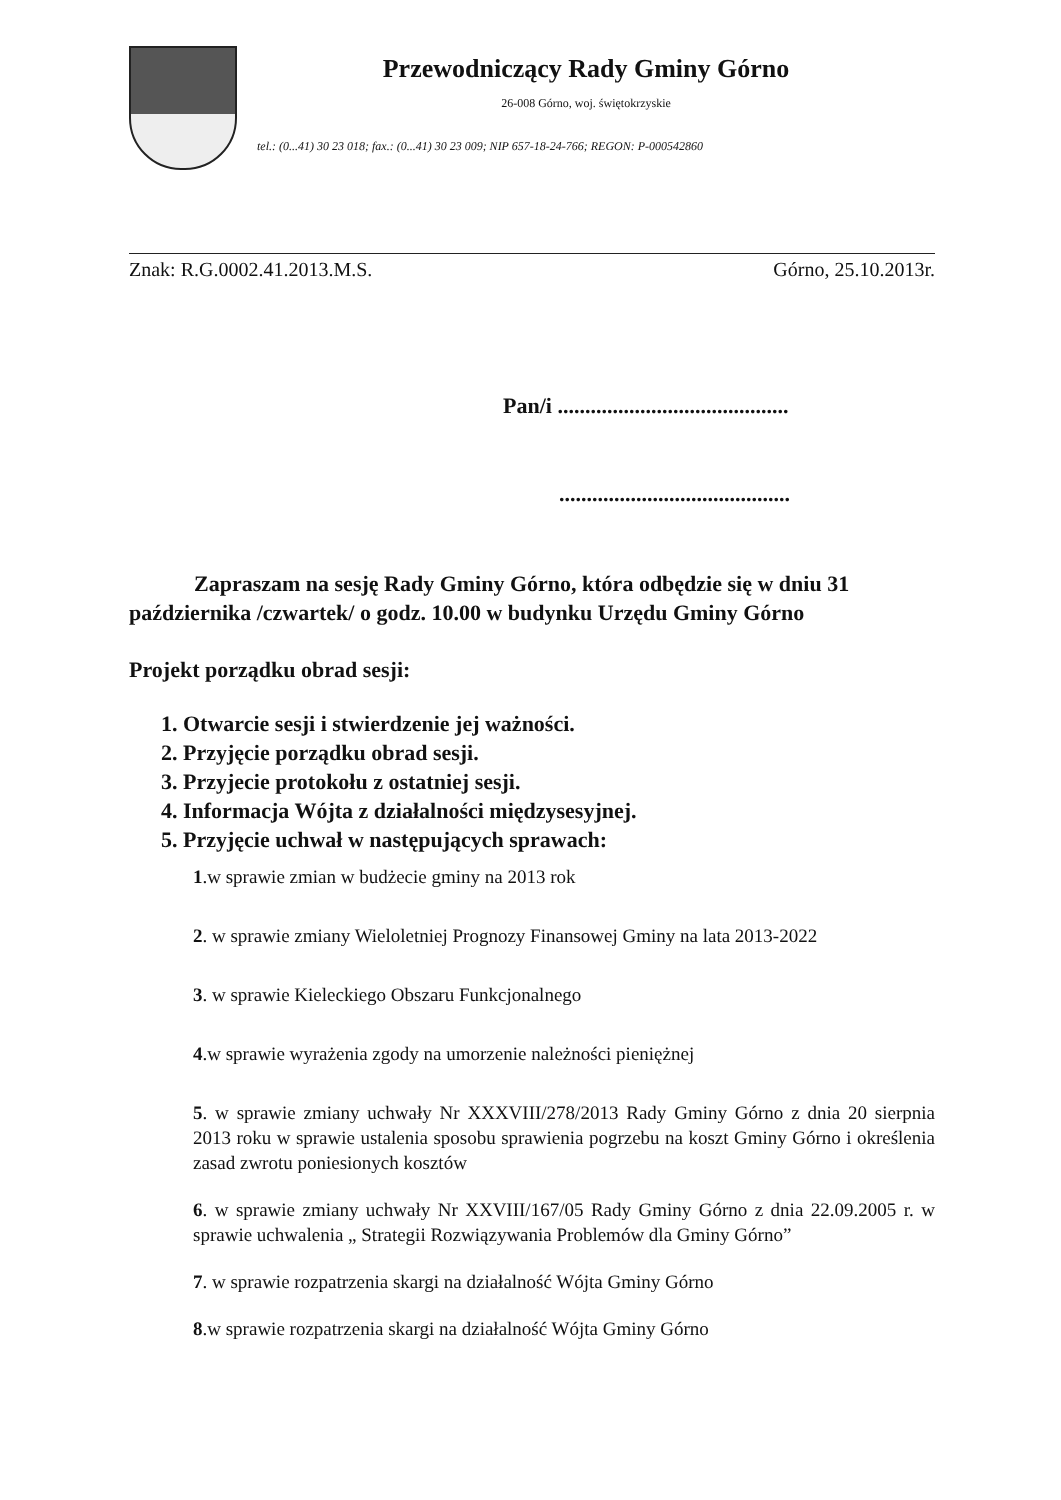Przewodniczący Rady Gminy Górno
26-008 Górno, woj. świętokrzyskie
tel.: (0...41) 30 23 018; fax.: (0...41) 30 23 009; NIP 657-18-24-766; REGON: P-000542860
Znak: R.G.0002.41.2013.M.S. Górno, 25.10.2013r.
Pan/i ..........................................
..........................................
Zapraszam na sesję Rady Gminy Górno, która odbędzie się w dniu 31 października /czwartek/ o godz. 10.00 w budynku Urzędu Gminy Górno
Projekt porządku obrad sesji:
1. Otwarcie sesji i stwierdzenie jej ważności.
2. Przyjęcie porządku obrad sesji.
3. Przyjecie protokołu z ostatniej sesji.
4. Informacja Wójta z działalności międzysesyjnej.
5. Przyjęcie uchwał w następujących sprawach:
1.w sprawie zmian w budżecie gminy na 2013 rok
2. w sprawie zmiany Wieloletniej Prognozy Finansowej Gminy na lata 2013-2022
3. w sprawie Kieleckiego Obszaru Funkcjonalnego
4.w sprawie wyrażenia zgody na umorzenie należności pieniężnej
5. w sprawie zmiany uchwały Nr XXXVIII/278/2013 Rady Gminy Górno z dnia 20 sierpnia 2013 roku w sprawie ustalenia sposobu sprawienia pogrzebu na koszt Gminy Górno i określenia zasad zwrotu poniesionych kosztów
6. w sprawie zmiany uchwały Nr XXVIII/167/05 Rady Gminy Górno z dnia 22.09.2005 r. w sprawie uchwalenia „ Strategii Rozwiązywania Problemów dla Gminy Górno”
7. w sprawie rozpatrzenia skargi na działalność Wójta Gminy Górno
8.w sprawie rozpatrzenia skargi na działalność Wójta Gminy Górno